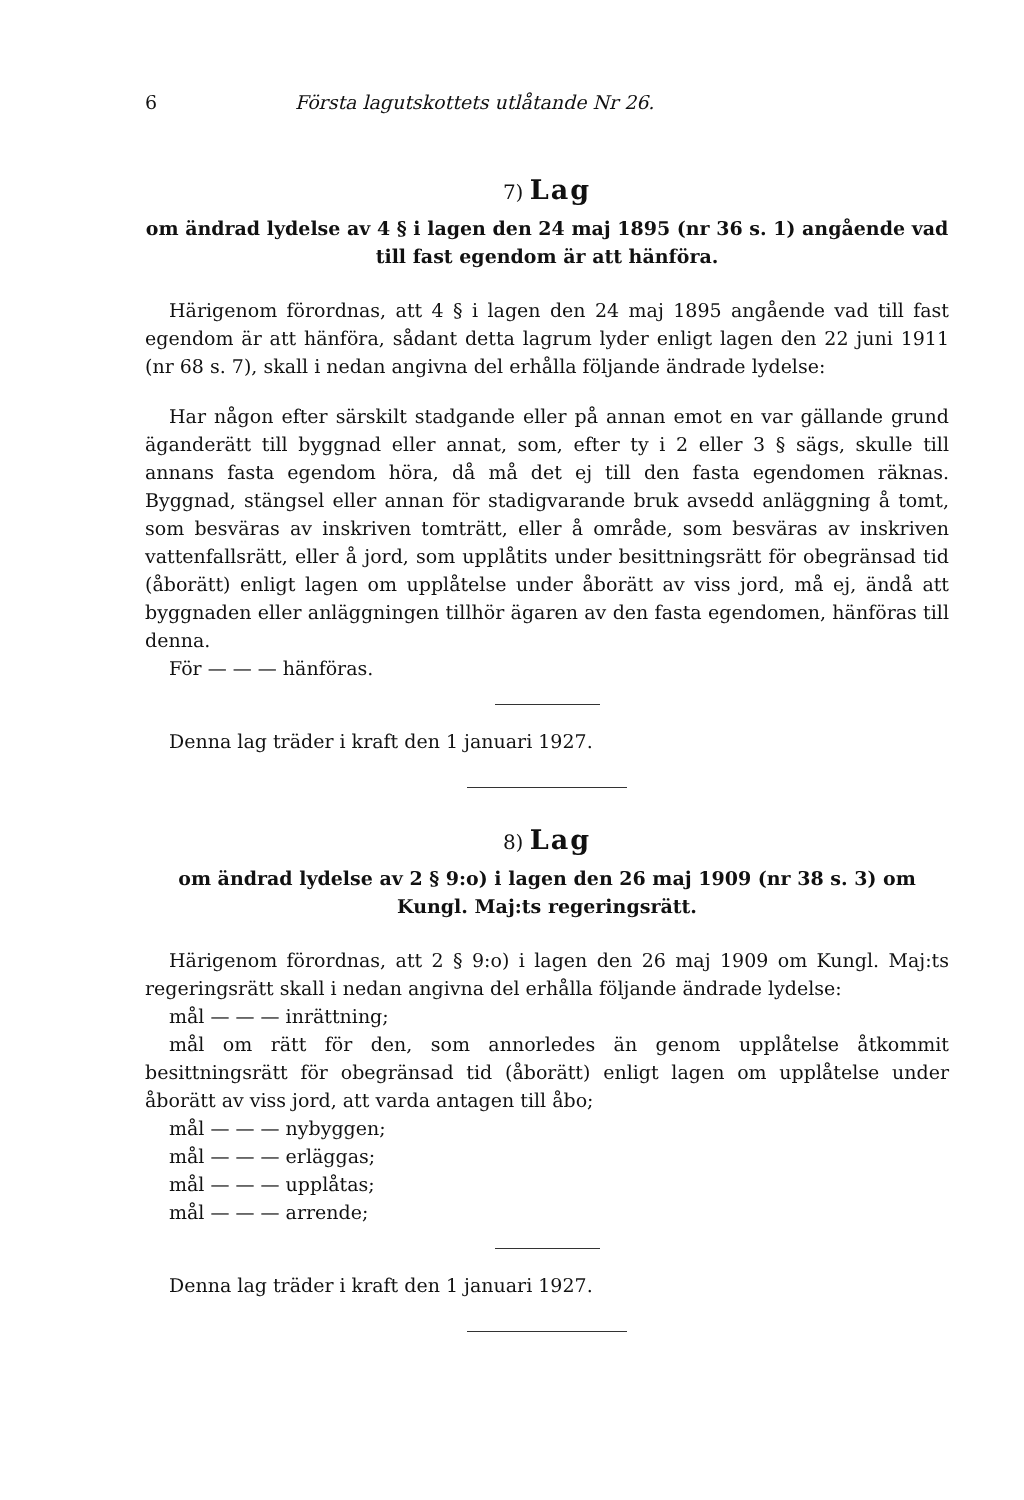6 Första lagutskottets utlåtande Nr 26.
7) Lag
om ändrad lydelse av 4 § i lagen den 24 maj 1895 (nr 36 s. 1) angående vad till fast egendom är att hänföra.
Härigenom förordnas, att 4 § i lagen den 24 maj 1895 angående vad till fast egendom är att hänföra, sådant detta lagrum lyder enligt lagen den 22 juni 1911 (nr 68 s. 7), skall i nedan angivna del erhålla följande ändrade lydelse:
Har någon efter särskilt stadgande eller på annan emot en var gällande grund äganderätt till byggnad eller annat, som, efter ty i 2 eller 3 § sägs, skulle till annans fasta egendom höra, då må det ej till den fasta egendomen räknas. Byggnad, stängsel eller annan för stadigvarande bruk avsedd anläggning å tomt, som besväras av inskriven tomträtt, eller å område, som besväras av inskriven vattenfallsrätt, eller å jord, som upplåtits under besittningsrätt för obegränsad tid (åborätt) enligt lagen om upplåtelse under åborätt av viss jord, må ej, ändå att byggnaden eller anläggningen tillhör ägaren av den fasta egendomen, hänföras till denna.
För — — — hänföras.
Denna lag träder i kraft den 1 januari 1927.
8) Lag
om ändrad lydelse av 2 § 9:o) i lagen den 26 maj 1909 (nr 38 s. 3) om Kungl. Maj:ts regeringsrätt.
Härigenom förordnas, att 2 § 9:o) i lagen den 26 maj 1909 om Kungl. Maj:ts regeringsrätt skall i nedan angivna del erhålla följande ändrade lydelse:
mål — — — inrättning;
mål om rätt för den, som annorledes än genom upplåtelse åtkommit besittningsrätt för obegränsad tid (åborätt) enligt lagen om upplåtelse under åborätt av viss jord, att varda antagen till åbo;
mål — — — nybyggen;
mål — — — erläggas;
mål — — — upplåtas;
mål — — — arrende;
Denna lag träder i kraft den 1 januari 1927.